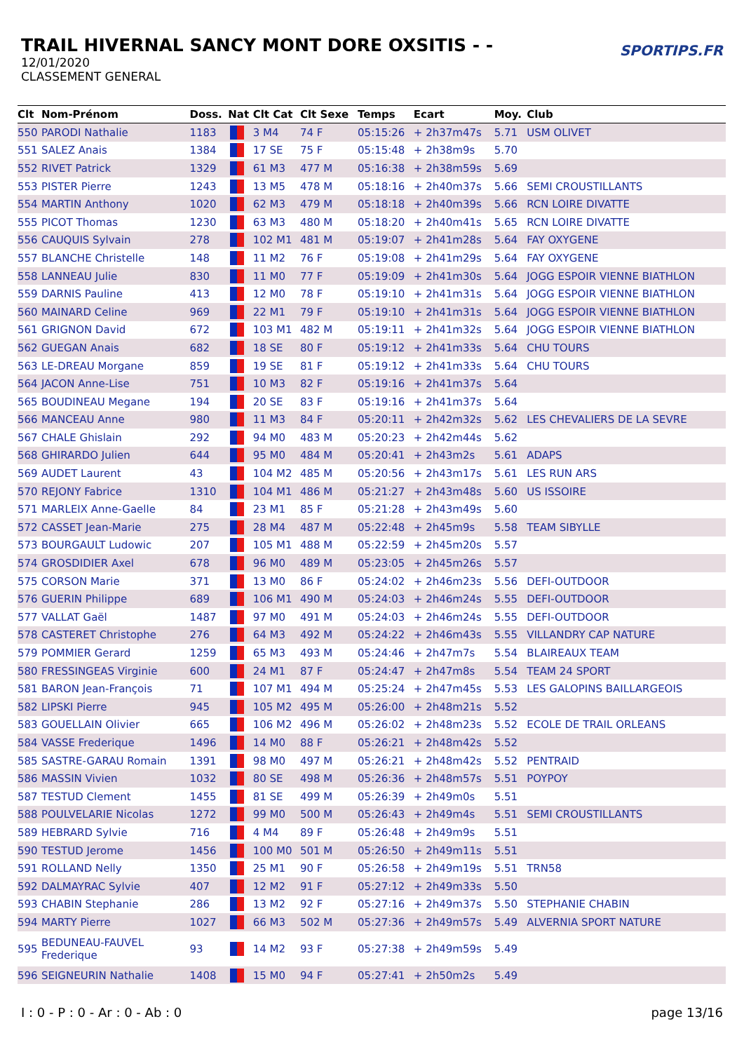TRAIL HIVERNAL SANCY MONT DORE OXSITIS - -
12/01/2020
CLASSEMENT GENERAL
SPORTIPS.FR
| Clt | Nom-Prénom | Doss. | Nat | Clt Cat | Clt Sexe | Temps | Ecart | Moy. | Club |
| --- | --- | --- | --- | --- | --- | --- | --- | --- | --- |
| 550 | PARODI Nathalie | 1183 | | 3 M4 | 74 F | 05:15:26 | + 2h37m47s | 5.71 | USM OLIVET |
| 551 | SALEZ Anais | 1384 | | 17 SE | 75 F | 05:15:48 | + 2h38m9s | 5.70 | |
| 552 | RIVET Patrick | 1329 | | 61 M3 | 477 M | 05:16:38 | + 2h38m59s | 5.69 | |
| 553 | PISTER Pierre | 1243 | | 13 M5 | 478 M | 05:18:16 | + 2h40m37s | 5.66 | SEMI CROUSTILLANTS |
| 554 | MARTIN Anthony | 1020 | | 62 M3 | 479 M | 05:18:18 | + 2h40m39s | 5.66 | RCN LOIRE DIVATTE |
| 555 | PICOT Thomas | 1230 | | 63 M3 | 480 M | 05:18:20 | + 2h40m41s | 5.65 | RCN LOIRE DIVATTE |
| 556 | CAUQUIS Sylvain | 278 | | 102 M1 | 481 M | 05:19:07 | + 2h41m28s | 5.64 | FAY OXYGENE |
| 557 | BLANCHE Christelle | 148 | | 11 M2 | 76 F | 05:19:08 | + 2h41m29s | 5.64 | FAY OXYGENE |
| 558 | LANNEAU Julie | 830 | | 11 M0 | 77 F | 05:19:09 | + 2h41m30s | 5.64 | JOGG ESPOIR VIENNE BIATHLON |
| 559 | DARNIS Pauline | 413 | | 12 M0 | 78 F | 05:19:10 | + 2h41m31s | 5.64 | JOGG ESPOIR VIENNE BIATHLON |
| 560 | MAINARD Celine | 969 | | 22 M1 | 79 F | 05:19:10 | + 2h41m31s | 5.64 | JOGG ESPOIR VIENNE BIATHLON |
| 561 | GRIGNON David | 672 | | 103 M1 | 482 M | 05:19:11 | + 2h41m32s | 5.64 | JOGG ESPOIR VIENNE BIATHLON |
| 562 | GUEGAN Anais | 682 | | 18 SE | 80 F | 05:19:12 | + 2h41m33s | 5.64 | CHU TOURS |
| 563 | LE-DREAU Morgane | 859 | | 19 SE | 81 F | 05:19:12 | + 2h41m33s | 5.64 | CHU TOURS |
| 564 | JACON Anne-Lise | 751 | | 10 M3 | 82 F | 05:19:16 | + 2h41m37s | 5.64 | |
| 565 | BOUDINEAU Megane | 194 | | 20 SE | 83 F | 05:19:16 | + 2h41m37s | 5.64 | |
| 566 | MANCEAU Anne | 980 | | 11 M3 | 84 F | 05:20:11 | + 2h42m32s | 5.62 | LES CHEVALIERS DE LA SEVRE |
| 567 | CHALE Ghislain | 292 | | 94 M0 | 483 M | 05:20:23 | + 2h42m44s | 5.62 | |
| 568 | GHIRARDO Julien | 644 | | 95 M0 | 484 M | 05:20:41 | + 2h43m2s | 5.61 | ADAPS |
| 569 | AUDET Laurent | 43 | | 104 M2 | 485 M | 05:20:56 | + 2h43m17s | 5.61 | LES RUN ARS |
| 570 | REJONY Fabrice | 1310 | | 104 M1 | 486 M | 05:21:27 | + 2h43m48s | 5.60 | US ISSOIRE |
| 571 | MARLEIX Anne-Gaelle | 84 | | 23 M1 | 85 F | 05:21:28 | + 2h43m49s | 5.60 | |
| 572 | CASSET Jean-Marie | 275 | | 28 M4 | 487 M | 05:22:48 | + 2h45m9s | 5.58 | TEAM SIBYLLE |
| 573 | BOURGAULT Ludowic | 207 | | 105 M1 | 488 M | 05:22:59 | + 2h45m20s | 5.57 | |
| 574 | GROSDIDIER Axel | 678 | | 96 M0 | 489 M | 05:23:05 | + 2h45m26s | 5.57 | |
| 575 | CORSON Marie | 371 | | 13 M0 | 86 F | 05:24:02 | + 2h46m23s | 5.56 | DEFI-OUTDOOR |
| 576 | GUERIN Philippe | 689 | | 106 M1 | 490 M | 05:24:03 | + 2h46m24s | 5.55 | DEFI-OUTDOOR |
| 577 | VALLAT Gaël | 1487 | | 97 M0 | 491 M | 05:24:03 | + 2h46m24s | 5.55 | DEFI-OUTDOOR |
| 578 | CASTERET Christophe | 276 | | 64 M3 | 492 M | 05:24:22 | + 2h46m43s | 5.55 | VILLANDRY CAP NATURE |
| 579 | POMMIER Gerard | 1259 | | 65 M3 | 493 M | 05:24:46 | + 2h47m7s | 5.54 | BLAIREAUX TEAM |
| 580 | FRESSINGEAS Virginie | 600 | | 24 M1 | 87 F | 05:24:47 | + 2h47m8s | 5.54 | TEAM 24 SPORT |
| 581 | BARON Jean-François | 71 | | 107 M1 | 494 M | 05:25:24 | + 2h47m45s | 5.53 | LES GALOPINS BAILLARGEOIS |
| 582 | LIPSKI Pierre | 945 | | 105 M2 | 495 M | 05:26:00 | + 2h48m21s | 5.52 | |
| 583 | GOUELLAIN Olivier | 665 | | 106 M2 | 496 M | 05:26:02 | + 2h48m23s | 5.52 | ECOLE DE TRAIL ORLEANS |
| 584 | VASSE Frederique | 1496 | | 14 M0 | 88 F | 05:26:21 | + 2h48m42s | 5.52 | |
| 585 | SASTRE-GARAU Romain | 1391 | | 98 M0 | 497 M | 05:26:21 | + 2h48m42s | 5.52 | PENTRAID |
| 586 | MASSIN Vivien | 1032 | | 80 SE | 498 M | 05:26:36 | + 2h48m57s | 5.51 | POYPOY |
| 587 | TESTUD Clement | 1455 | | 81 SE | 499 M | 05:26:39 | + 2h49m0s | 5.51 | |
| 588 | POULVELARIE Nicolas | 1272 | | 99 M0 | 500 M | 05:26:43 | + 2h49m4s | 5.51 | SEMI CROUSTILLANTS |
| 589 | HEBRARD Sylvie | 716 | | 4 M4 | 89 F | 05:26:48 | + 2h49m9s | 5.51 | |
| 590 | TESTUD Jerome | 1456 | | 100 M0 | 501 M | 05:26:50 | + 2h49m11s | 5.51 | |
| 591 | ROLLAND Nelly | 1350 | | 25 M1 | 90 F | 05:26:58 | + 2h49m19s | 5.51 | TRN58 |
| 592 | DALMAYRAC Sylvie | 407 | | 12 M2 | 91 F | 05:27:12 | + 2h49m33s | 5.50 | |
| 593 | CHABIN Stephanie | 286 | | 13 M2 | 92 F | 05:27:16 | + 2h49m37s | 5.50 | STEPHANIE CHABIN |
| 594 | MARTY Pierre | 1027 | | 66 M3 | 502 M | 05:27:36 | + 2h49m57s | 5.49 | ALVERNIA SPORT NATURE |
| 595 | BEDUNEAU-FAUVEL Frederique | 93 | | 14 M2 | 93 F | 05:27:38 | + 2h49m59s | 5.49 | |
| 596 | SEIGNEURIN Nathalie | 1408 | | 15 M0 | 94 F | 05:27:41 | + 2h50m2s | 5.49 | |
I : 0 - P : 0 - Ar : 0 - Ab : 0 page 13/16